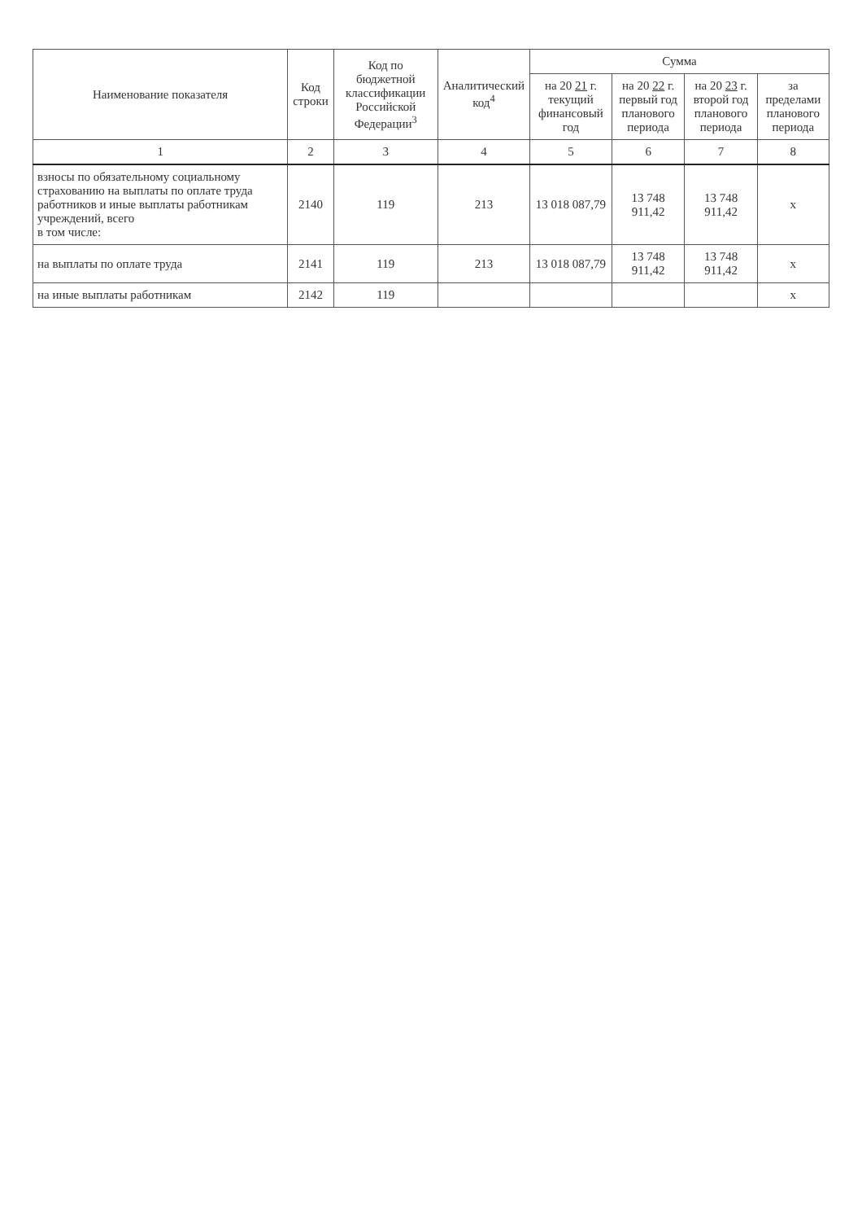| Наименование показателя | Код строки | Код по бюджетной классификации Российской Федерации<sup>3</sup> | Аналитический код<sup>4</sup> | Сумма | | | |
| --- | --- | --- | --- | --- | --- | --- | --- |
| | | | | на 20 21 г. текущий финансовый год | на 20 22 г. первый год планового периода | на 20 23 г. второй год планового периода | за пределами планового периода |
| 1 | 2 | 3 | 4 | 5 | 6 | 7 | 8 |
| взносы по обязательному социальному страхованию на выплаты по оплате труда работников и иные выплаты работникам учреждений, всего в том числе: | 2140 | 119 | 213 | 13 018 087,79 | 13 748 911,42 | 13 748 911,42 | х |
| на выплаты по оплате труда | 2141 | 119 | 213 | 13 018 087,79 | 13 748 911,42 | 13 748 911,42 | х |
| на иные выплаты работникам | 2142 | 119 | | | | | х |